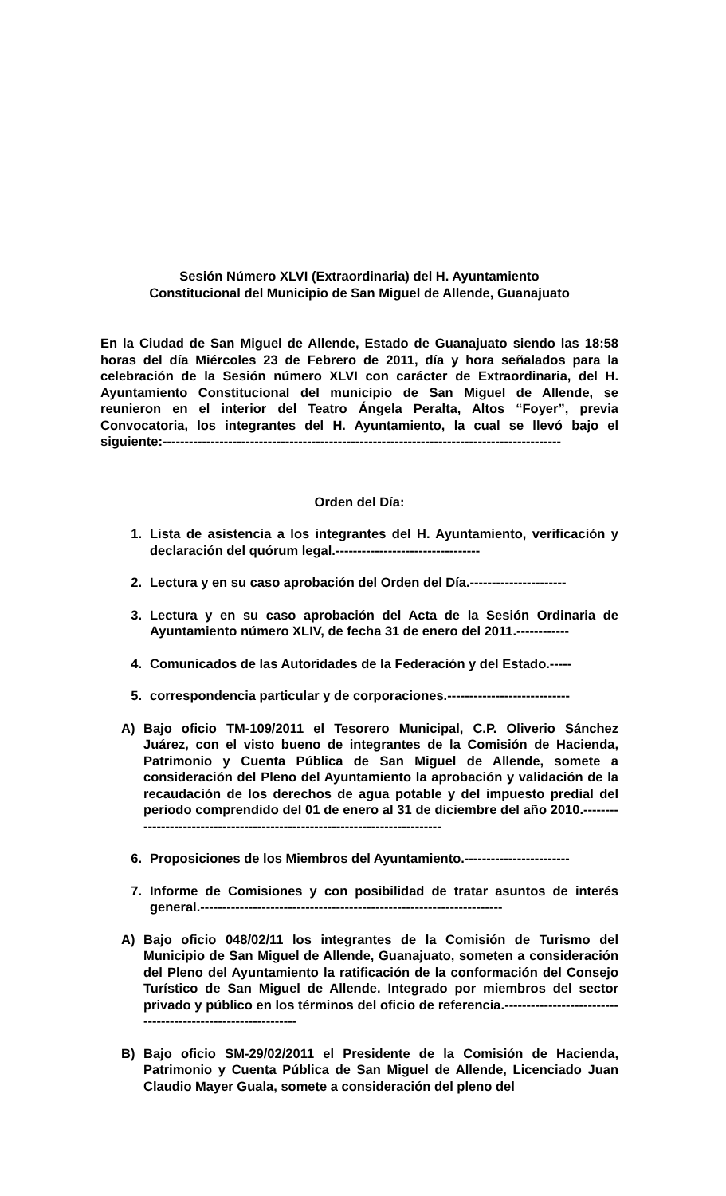Sesión Número XLVI (Extraordinaria) del H. Ayuntamiento
Constitucional del Municipio de San Miguel de Allende, Guanajuato
En la Ciudad de San Miguel de Allende, Estado de Guanajuato siendo las 18:58 horas del día Miércoles 23 de Febrero de 2011, día y hora señalados para la celebración de la Sesión número XLVI con carácter de Extraordinaria, del H. Ayuntamiento Constitucional del municipio de San Miguel de Allende, se reunieron en el interior del Teatro Ángela Peralta, Altos “Foyer”, previa Convocatoria, los integrantes del H. Ayuntamiento, la cual se llevó bajo el siguiente:-------------------------------------------------------------------------------------------
Orden del Día:
1. Lista de asistencia a los integrantes del H. Ayuntamiento, verificación y declaración del quórum legal.---------------------------------
2. Lectura y en su caso aprobación del Orden del Día.----------------------
3. Lectura y en su caso aprobación del Acta de la Sesión Ordinaria de Ayuntamiento número XLIV, de fecha 31 de enero del 2011.------------
4. Comunicados de las Autoridades de la Federación y del Estado.-----
5. correspondencia particular y de corporaciones.----------------------------
A) Bajo oficio TM-109/2011 el Tesorero Municipal, C.P. Oliverio Sánchez Juárez, con el visto bueno de integrantes de la Comisión de Hacienda, Patrimonio y Cuenta Pública de San Miguel de Allende, somete a consideración del Pleno del Ayuntamiento la aprobación y validación de la recaudación de los derechos de agua potable y del impuesto predial del periodo comprendido del 01 de enero al 31 de diciembre del año 2010.----------------------------------------------------------------------------
6. Proposiciones de los Miembros del Ayuntamiento.------------------------
7. Informe de Comisiones y con posibilidad de tratar asuntos de interés general.---------------------------------------------------------------------
A) Bajo oficio 048/02/11 los integrantes de la Comisión de Turismo del Municipio de San Miguel de Allende, Guanajuato, someten a consideración del Pleno del Ayuntamiento la ratificación de la conformación del Consejo Turístico de San Miguel de Allende. Integrado por miembros del sector privado y público en los términos del oficio de referencia.-------------------------------------------------------------
B) Bajo oficio SM-29/02/2011 el Presidente de la Comisión de Hacienda, Patrimonio y Cuenta Pública de San Miguel de Allende, Licenciado Juan Claudio Mayer Guala, somete a consideración del pleno del